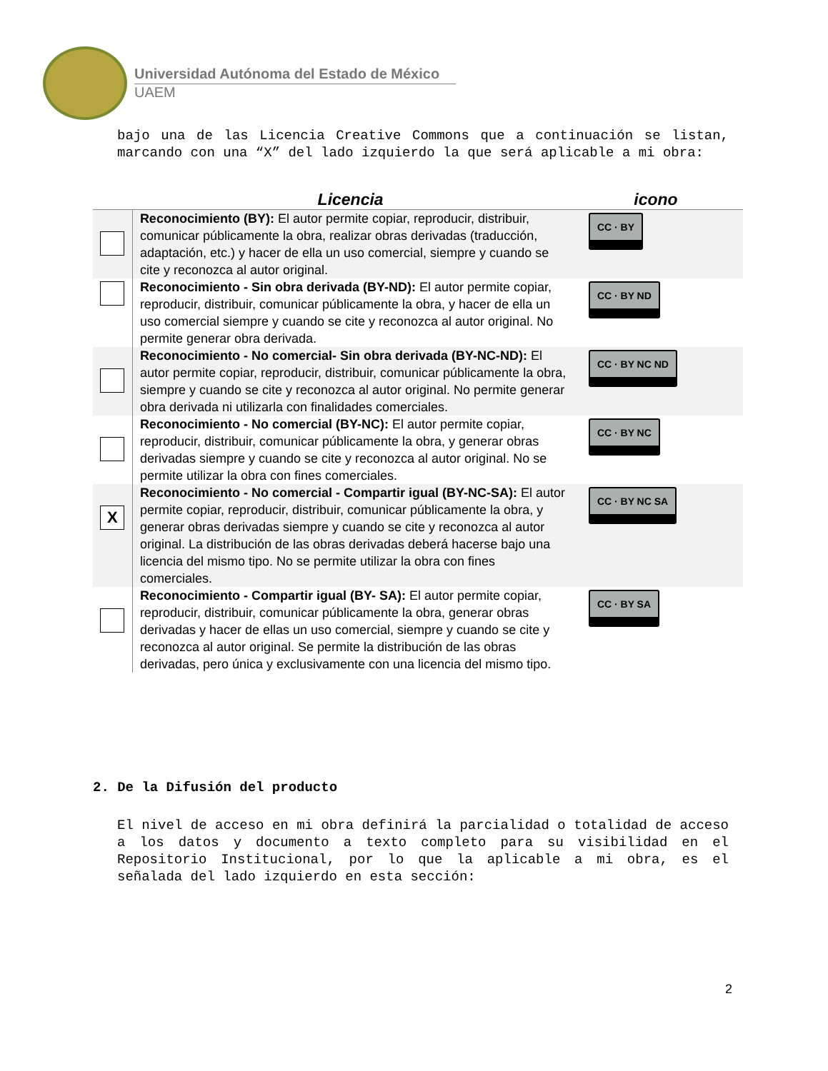Universidad Autónoma del Estado de México
UAEM
bajo una de las Licencia Creative Commons que a continuación se listan, marcando con una “X” del lado izquierdo la que será aplicable a mi obra:
| | Licencia | icono |
| --- | --- | --- |
| | Reconocimiento (BY): El autor permite copiar, reproducir, distribuir, comunicar públicamente la obra, realizar obras derivadas (traducción, adaptación, etc.) y hacer de ella un uso comercial, siempre y cuando se cite y reconozca al autor original. | CC · BY |
| | Reconocimiento - Sin obra derivada (BY-ND): El autor permite copiar, reproducir, distribuir, comunicar públicamente la obra, y hacer de ella un uso comercial siempre y cuando se cite y reconozca al autor original. No permite generar obra derivada. | CC · BY ND |
| | Reconocimiento - No comercial- Sin obra derivada (BY-NC-ND): El autor permite copiar, reproducir, distribuir, comunicar públicamente la obra, siempre y cuando se cite y reconozca al autor original. No permite generar obra derivada ni utilizarla con finalidades comerciales. | CC · BY NC ND |
| | Reconocimiento - No comercial (BY-NC): El autor permite copiar, reproducir, distribuir, comunicar públicamente la obra, y generar obras derivadas siempre y cuando se cite y reconozca al autor original. No se permite utilizar la obra con fines comerciales. | CC · BY NC |
| X | Reconocimiento - No comercial - Compartir igual (BY-NC-SA): El autor permite copiar, reproducir, distribuir, comunicar públicamente la obra, y generar obras derivadas siempre y cuando se cite y reconozca al autor original. La distribución de las obras derivadas deberá hacerse bajo una licencia del mismo tipo. No se permite utilizar la obra con fines comerciales. | CC · BY NC SA |
| | Reconocimiento - Compartir igual (BY- SA): El autor permite copiar, reproducir, distribuir, comunicar públicamente la obra, generar obras derivadas y hacer de ellas un uso comercial, siempre y cuando se cite y reconozca al autor original. Se permite la distribución de las obras derivadas, pero única y exclusivamente con una licencia del mismo tipo. | CC · BY SA |
2. De la Difusión del producto
El nivel de acceso en mi obra definirá la parcialidad o totalidad de acceso a los datos y documento a texto completo para su visibilidad en el Repositorio Institucional, por lo que la aplicable a mi obra, es el señalada del lado izquierdo en esta sección:
2